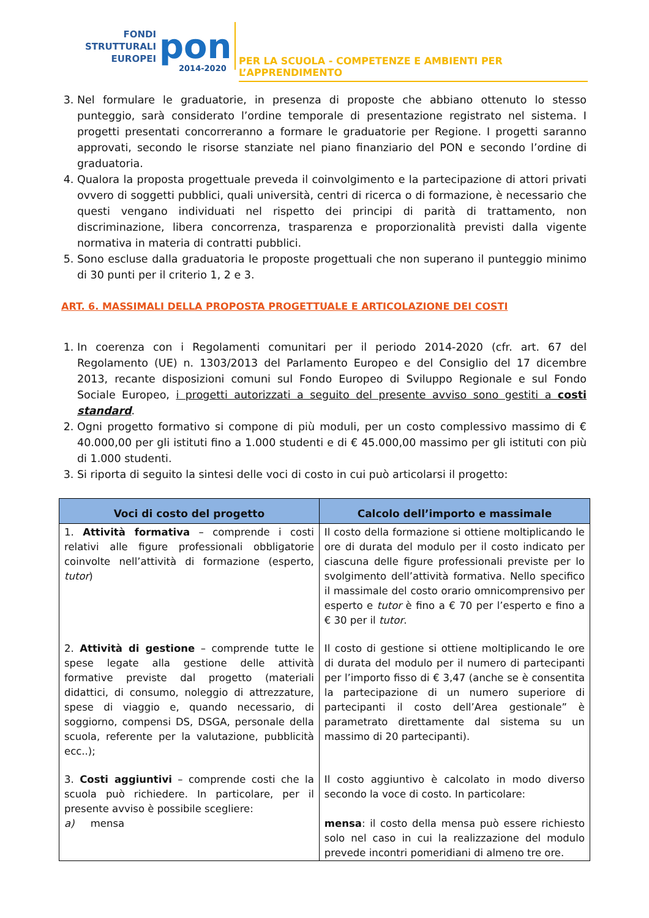FONDI
STRUTTURALI
EUROPEI
pon 2014-2020
PER LA SCUOLA - COMPETENZE E AMBIENTI PER L’APPRENDIMENTO
3. Nel formulare le graduatorie, in presenza di proposte che abbiano ottenuto lo stesso punteggio, sarà considerato l’ordine temporale di presentazione registrato nel sistema. I progetti presentati concorreranno a formare le graduatorie per Regione. I progetti saranno approvati, secondo le risorse stanziate nel piano finanziario del PON e secondo l’ordine di graduatoria.
4. Qualora la proposta progettuale preveda il coinvolgimento e la partecipazione di attori privati ovvero di soggetti pubblici, quali università, centri di ricerca o di formazione, è necessario che questi vengano individuati nel rispetto dei principi di parità di trattamento, non discriminazione, libera concorrenza, trasparenza e proporzionalità previsti dalla vigente normativa in materia di contratti pubblici.
5. Sono escluse dalla graduatoria le proposte progettuali che non superano il punteggio minimo di 30 punti per il criterio 1, 2 e 3.
ART. 6. MASSIMALI DELLA PROPOSTA PROGETTUALE E ARTICOLAZIONE DEI COSTI
1. In coerenza con i Regolamenti comunitari per il periodo 2014-2020 (cfr. art. 67 del Regolamento (UE) n. 1303/2013 del Parlamento Europeo e del Consiglio del 17 dicembre 2013, recante disposizioni comuni sul Fondo Europeo di Sviluppo Regionale e sul Fondo Sociale Europeo, i progetti autorizzati a seguito del presente avviso sono gestiti a costi standard.
2. Ogni progetto formativo si compone di più moduli, per un costo complessivo massimo di € 40.000,00 per gli istituti fino a 1.000 studenti e di € 45.000,00 massimo per gli istituti con più di 1.000 studenti.
3. Si riporta di seguito la sintesi delle voci di costo in cui può articolarsi il progetto:
| Voci di costo del progetto | Calcolo dell’importo e massimale |
| --- | --- |
| 1. Attività formativa – comprende i costi relativi alle figure professionali obbligatorie coinvolte nell’attività di formazione (esperto, tutor ) | Il costo della formazione si ottiene moltiplicando le ore di durata del modulo per il costo indicato per ciascuna delle figure professionali previste per lo svolgimento dell’attività formativa. Nello specifico il massimale del costo orario omnicomprensivo per esperto e tutor è fino a € 70 per l’esperto e fino a € 30 per il tutor . |
| 2. Attività di gestione – comprende tutte le spese legate alla gestione delle attività formative previste dal progetto (materiali didattici, di consumo, noleggio di attrezzature, spese di viaggio e, quando necessario, di soggiorno, compensi DS, DSGA, personale della scuola, referente per la valutazione, pubblicità ecc..); | Il costo di gestione si ottiene moltiplicando le ore di durata del modulo per il numero di partecipanti per l’importo fisso di € 3,47 (anche se è consentita la partecipazione di un numero superiore di partecipanti il costo dell’Area gestionale” è parametrato direttamente dal sistema su un massimo di 20 partecipanti). |
| 3. Costi aggiuntivi – comprende costi che la scuola può richiedere. In particolare, per il presente avviso è possibile scegliere: a) mensa | Il costo aggiuntivo è calcolato in modo diverso secondo la voce di costo. In particolare: mensa : il costo della mensa può essere richiesto solo nel caso in cui la realizzazione del modulo prevede incontri pomeridiani di almeno tre ore. |